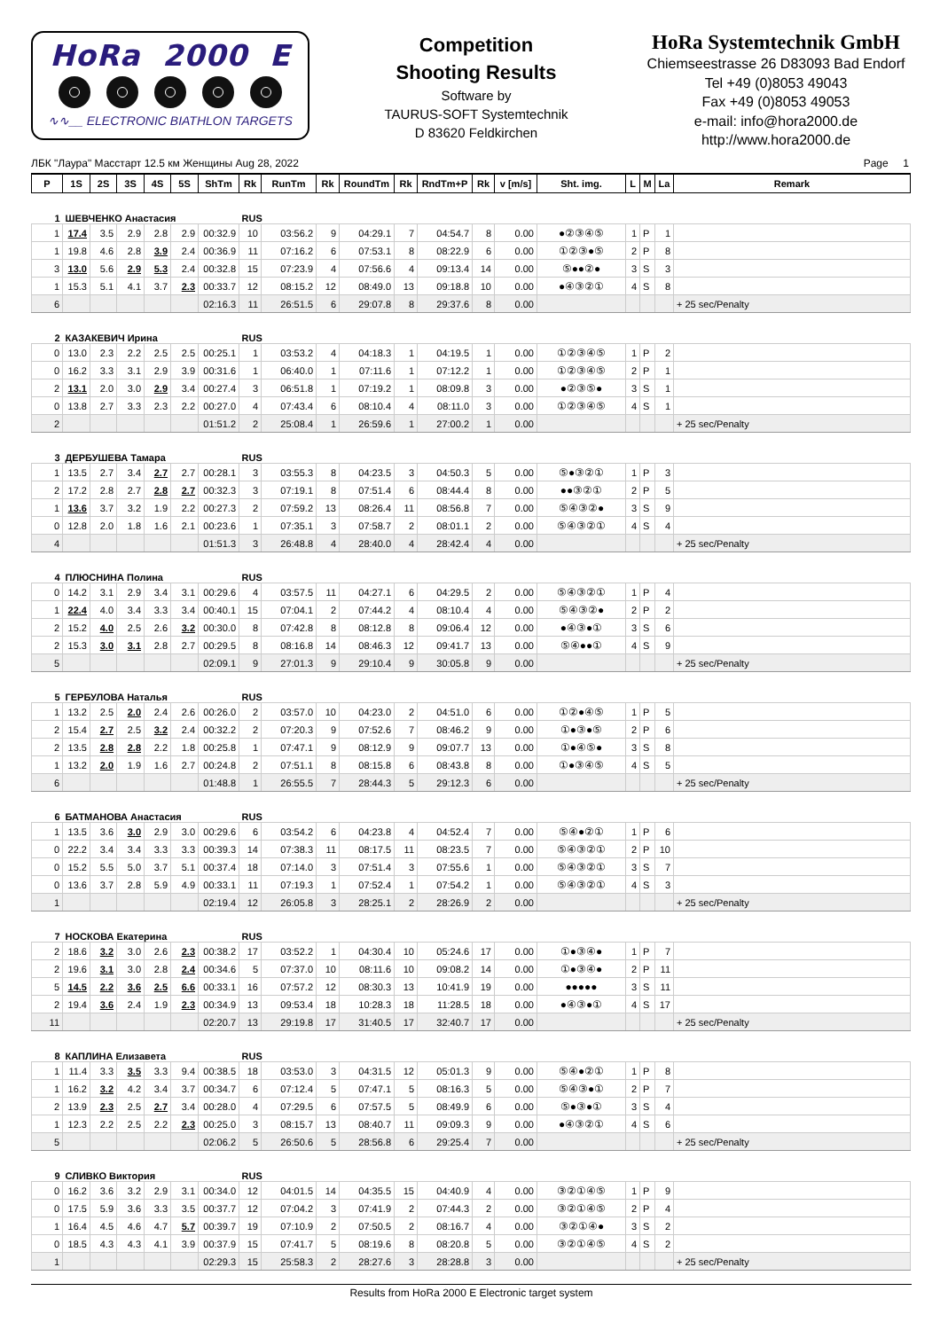HoRa 2000 E
∿∿__ ELECTRONIC BIATHLON TARGETS
Competition
Shooting Results
Software by
TAURUS-SOFT Systemtechnik
D 83620 Feldkirchen
HoRa Systemtechnik GmbH
Chiemseestrasse 26 D83093 Bad Endorf
Tel +49 (0)8053 49043
Fax +49 (0)8053 49053
e-mail: info@hora2000.de
http://www.hora2000.de
ЛБК "Лаура" Масстарт 12.5 км Женщины Aug 28, 2022 Page 1
| P | 1S | 2S | 3S | 4S | 5S | ShTm | Rk | RunTm | Rk | RoundTm | Rk | RndTm+P | Rk | v [m/s] | Sht. img. | L | M | La | Remark |
| --- | --- | --- | --- | --- | --- | --- | --- | --- | --- | --- | --- | --- | --- | --- | --- | --- | --- | --- | --- |
| 1 | ШЕВЧЕНКО Анастасия | | | | | | RUS | | | | | | | | | | | | |
| 1 | 17.4 | 3.5 | 2.9 | 2.8 | 2.9 | 00:32.9 | 10 | 03:56.2 | 9 | 04:29.1 | 7 | 04:54.7 | 8 | 0.00 | ●②③④⑤ | 1 | P | 1 | |
| 1 | 19.8 | 4.6 | 2.8 | 3.9 | 2.4 | 00:36.9 | 11 | 07:16.2 | 6 | 07:53.1 | 8 | 08:22.9 | 6 | 0.00 | ①②③●⑤ | 2 | P | 8 | |
| 3 | 13.0 | 5.6 | 2.9 | 5.3 | 2.4 | 00:32.8 | 15 | 07:23.9 | 4 | 07:56.6 | 4 | 09:13.4 | 14 | 0.00 | ⑤●●②● | 3 | S | 3 | |
| 1 | 15.3 | 5.1 | 4.1 | 3.7 | 2.3 | 00:33.7 | 12 | 08:15.2 | 12 | 08:49.0 | 13 | 09:18.8 | 10 | 0.00 | ●④③②① | 4 | S | 8 | |
| 6 | | | | | | 02:16.3 | 11 | 26:51.5 | 6 | 29:07.8 | 8 | 29:37.6 | 8 | 0.00 | | | | | + 25 sec/Penalty |
| 2 | КАЗАКЕВИЧ Ирина | | | | | | RUS | | | | | | | | | | | | |
| 0 | 13.0 | 2.3 | 2.2 | 2.5 | 2.5 | 00:25.1 | 1 | 03:53.2 | 4 | 04:18.3 | 1 | 04:19.5 | 1 | 0.00 | ①②③④⑤ | 1 | P | 2 | |
| 0 | 16.2 | 3.3 | 3.1 | 2.9 | 3.9 | 00:31.6 | 1 | 06:40.0 | 1 | 07:11.6 | 1 | 07:12.2 | 1 | 0.00 | ①②③④⑤ | 2 | P | 1 | |
| 2 | 13.1 | 2.0 | 3.0 | 2.9 | 3.4 | 00:27.4 | 3 | 06:51.8 | 1 | 07:19.2 | 1 | 08:09.8 | 3 | 0.00 | ●②③⑤● | 3 | S | 1 | |
| 0 | 13.8 | 2.7 | 3.3 | 2.3 | 2.2 | 00:27.0 | 4 | 07:43.4 | 6 | 08:10.4 | 4 | 08:11.0 | 3 | 0.00 | ①②③④⑤ | 4 | S | 1 | |
| 2 | | | | | | 01:51.2 | 2 | 25:08.4 | 1 | 26:59.6 | 1 | 27:00.2 | 1 | 0.00 | | | | | + 25 sec/Penalty |
| 3 | ДЕРБУШЕВА Тамара | | | | | | RUS | | | | | | | | | | | | |
| 1 | 13.5 | 2.7 | 3.4 | 2.7 | 2.7 | 00:28.1 | 3 | 03:55.3 | 8 | 04:23.5 | 3 | 04:50.3 | 5 | 0.00 | ⑤●③②① | 1 | P | 3 | |
| 2 | 17.2 | 2.8 | 2.7 | 2.8 | 2.7 | 00:32.3 | 3 | 07:19.1 | 8 | 07:51.4 | 6 | 08:44.4 | 8 | 0.00 | ●●③②① | 2 | P | 5 | |
| 1 | 13.6 | 3.7 | 3.2 | 1.9 | 2.2 | 00:27.3 | 2 | 07:59.2 | 13 | 08:26.4 | 11 | 08:56.8 | 7 | 0.00 | ⑤④③②● | 3 | S | 9 | |
| 0 | 12.8 | 2.0 | 1.8 | 1.6 | 2.1 | 00:23.6 | 1 | 07:35.1 | 3 | 07:58.7 | 2 | 08:01.1 | 2 | 0.00 | ⑤④③②① | 4 | S | 4 | |
| 4 | | | | | | 01:51.3 | 3 | 26:48.8 | 4 | 28:40.0 | 4 | 28:42.4 | 4 | 0.00 | | | | | + 25 sec/Penalty |
| 4 | ПЛЮСНИНА Полина | | | | | | RUS | | | | | | | | | | | | |
| 0 | 14.2 | 3.1 | 2.9 | 3.4 | 3.1 | 00:29.6 | 4 | 03:57.5 | 11 | 04:27.1 | 6 | 04:29.5 | 2 | 0.00 | ⑤④③②① | 1 | P | 4 | |
| 1 | 22.4 | 4.0 | 3.4 | 3.3 | 3.4 | 00:40.1 | 15 | 07:04.1 | 2 | 07:44.2 | 4 | 08:10.4 | 4 | 0.00 | ⑤④③②● | 2 | P | 2 | |
| 2 | 15.2 | 4.0 | 2.5 | 2.6 | 3.2 | 00:30.0 | 8 | 07:42.8 | 8 | 08:12.8 | 8 | 09:06.4 | 12 | 0.00 | ●④③●① | 3 | S | 6 | |
| 2 | 15.3 | 3.0 | 3.1 | 2.8 | 2.7 | 00:29.5 | 8 | 08:16.8 | 14 | 08:46.3 | 12 | 09:41.7 | 13 | 0.00 | ⑤④●●① | 4 | S | 9 | |
| 5 | | | | | | 02:09.1 | 9 | 27:01.3 | 9 | 29:10.4 | 9 | 30:05.8 | 9 | 0.00 | | | | | + 25 sec/Penalty |
| 5 | ГЕРБУЛОВА Наталья | | | | | | RUS | | | | | | | | | | | | |
| 1 | 13.2 | 2.5 | 2.0 | 2.4 | 2.6 | 00:26.0 | 2 | 03:57.0 | 10 | 04:23.0 | 2 | 04:51.0 | 6 | 0.00 | ①②●④⑤ | 1 | P | 5 | |
| 2 | 15.4 | 2.7 | 2.5 | 3.2 | 2.4 | 00:32.2 | 2 | 07:20.3 | 9 | 07:52.6 | 7 | 08:46.2 | 9 | 0.00 | ①●③●⑤ | 2 | P | 6 | |
| 2 | 13.5 | 2.8 | 2.8 | 2.2 | 1.8 | 00:25.8 | 1 | 07:47.1 | 9 | 08:12.9 | 9 | 09:07.7 | 13 | 0.00 | ①●④⑤● | 3 | S | 8 | |
| 1 | 13.2 | 2.0 | 1.9 | 1.6 | 2.7 | 00:24.8 | 2 | 07:51.1 | 8 | 08:15.8 | 6 | 08:43.8 | 8 | 0.00 | ①●③④⑤ | 4 | S | 5 | |
| 6 | | | | | | 01:48.8 | 1 | 26:55.5 | 7 | 28:44.3 | 5 | 29:12.3 | 6 | 0.00 | | | | | + 25 sec/Penalty |
| 6 | БАТМАНОВА Анастасия | | | | | | RUS | | | | | | | | | | | | |
| 1 | 13.5 | 3.6 | 3.0 | 2.9 | 3.0 | 00:29.6 | 6 | 03:54.2 | 6 | 04:23.8 | 4 | 04:52.4 | 7 | 0.00 | ⑤④●②① | 1 | P | 6 | |
| 0 | 22.2 | 3.4 | 3.4 | 3.3 | 3.3 | 00:39.3 | 14 | 07:38.3 | 11 | 08:17.5 | 11 | 08:23.5 | 7 | 0.00 | ⑤④③②① | 2 | P | 10 | |
| 0 | 15.2 | 5.5 | 5.0 | 3.7 | 5.1 | 00:37.4 | 18 | 07:14.0 | 3 | 07:51.4 | 3 | 07:55.6 | 1 | 0.00 | ⑤④③②① | 3 | S | 7 | |
| 0 | 13.6 | 3.7 | 2.8 | 5.9 | 4.9 | 00:33.1 | 11 | 07:19.3 | 1 | 07:52.4 | 1 | 07:54.2 | 1 | 0.00 | ⑤④③②① | 4 | S | 3 | |
| 1 | | | | | | 02:19.4 | 12 | 26:05.8 | 3 | 28:25.1 | 2 | 28:26.9 | 2 | 0.00 | | | | | + 25 sec/Penalty |
| 7 | НОСКОВА Екатерина | | | | | | RUS | | | | | | | | | | | | |
| 2 | 18.6 | 3.2 | 3.0 | 2.6 | 2.3 | 00:38.2 | 17 | 03:52.2 | 1 | 04:30.4 | 10 | 05:24.6 | 17 | 0.00 | ①●③④● | 1 | P | 7 | |
| 2 | 19.6 | 3.1 | 3.0 | 2.8 | 2.4 | 00:34.6 | 5 | 07:37.0 | 10 | 08:11.6 | 10 | 09:08.2 | 14 | 0.00 | ①●③④● | 2 | P | 11 | |
| 5 | 14.5 | 2.2 | 3.6 | 2.5 | 6.6 | 00:33.1 | 16 | 07:57.2 | 12 | 08:30.3 | 13 | 10:41.9 | 19 | 0.00 | ●●●●● | 3 | S | 11 | |
| 2 | 19.4 | 3.6 | 2.4 | 1.9 | 2.3 | 00:34.9 | 13 | 09:53.4 | 18 | 10:28.3 | 18 | 11:28.5 | 18 | 0.00 | ●④③●① | 4 | S | 17 | |
| 11 | | | | | | 02:20.7 | 13 | 29:19.8 | 17 | 31:40.5 | 17 | 32:40.7 | 17 | 0.00 | | | | | + 25 sec/Penalty |
| 8 | КАПЛИНА Елизавета | | | | | | RUS | | | | | | | | | | | | |
| 1 | 11.4 | 3.3 | 3.5 | 3.3 | 9.4 | 00:38.5 | 18 | 03:53.0 | 3 | 04:31.5 | 12 | 05:01.3 | 9 | 0.00 | ⑤④●②① | 1 | P | 8 | |
| 1 | 16.2 | 3.2 | 4.2 | 3.4 | 3.7 | 00:34.7 | 6 | 07:12.4 | 5 | 07:47.1 | 5 | 08:16.3 | 5 | 0.00 | ⑤④③●① | 2 | P | 7 | |
| 2 | 13.9 | 2.3 | 2.5 | 2.7 | 3.4 | 00:28.0 | 4 | 07:29.5 | 6 | 07:57.5 | 5 | 08:49.9 | 6 | 0.00 | ⑤●③●① | 3 | S | 4 | |
| 1 | 12.3 | 2.2 | 2.5 | 2.2 | 2.3 | 00:25.0 | 3 | 08:15.7 | 13 | 08:40.7 | 11 | 09:09.3 | 9 | 0.00 | ●④③②① | 4 | S | 6 | |
| 5 | | | | | | 02:06.2 | 5 | 26:50.6 | 5 | 28:56.8 | 6 | 29:25.4 | 7 | 0.00 | | | | | + 25 sec/Penalty |
| 9 | СЛИВКО Виктория | | | | | | RUS | | | | | | | | | | | | |
| 0 | 16.2 | 3.6 | 3.2 | 2.9 | 3.1 | 00:34.0 | 12 | 04:01.5 | 14 | 04:35.5 | 15 | 04:40.9 | 4 | 0.00 | ③②①④⑤ | 1 | P | 9 | |
| 0 | 17.5 | 5.9 | 3.6 | 3.3 | 3.5 | 00:37.7 | 12 | 07:04.2 | 3 | 07:41.9 | 2 | 07:44.3 | 2 | 0.00 | ③②①④⑤ | 2 | P | 4 | |
| 1 | 16.4 | 4.5 | 4.6 | 4.7 | 5.7 | 00:39.7 | 19 | 07:10.9 | 2 | 07:50.5 | 2 | 08:16.7 | 4 | 0.00 | ③②①④● | 3 | S | 2 | |
| 0 | 18.5 | 4.3 | 4.3 | 4.1 | 3.9 | 00:37.9 | 15 | 07:41.7 | 5 | 08:19.6 | 8 | 08:20.8 | 5 | 0.00 | ③②①④⑤ | 4 | S | 2 | |
| 1 | | | | | | 02:29.3 | 15 | 25:58.3 | 2 | 28:27.6 | 3 | 28:28.8 | 3 | 0.00 | | | | | + 25 sec/Penalty |
Results from HoRa 2000 E Electronic target system